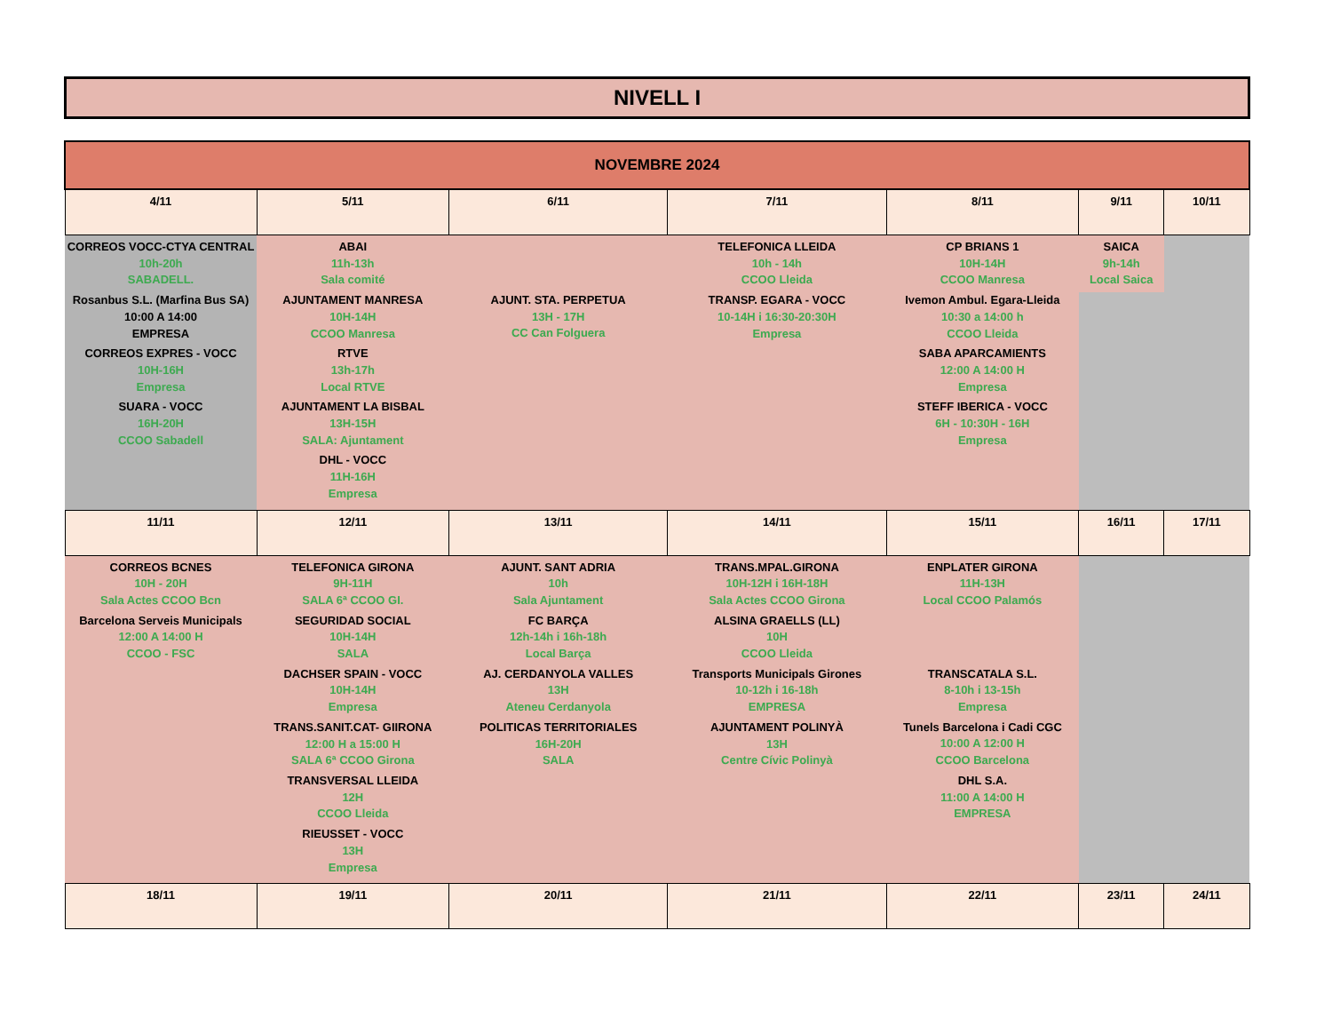NIVELL I
| NOVEMBRE 2024 | | | | | | |
| --- | --- | --- | --- | --- | --- | --- |
| 4/11 | 5/11 | 6/11 | 7/11 | 8/11 | 9/11 | 10/11 |
| CORREOS VOCC-CTYA CENTRAL 10h-20h SABADELL. Rosanbus S.L. (Marfina Bus SA) 10:00 A 14:00 EMPRESA CORREOS EXPRES - VOCC 10H-16H Empresa SUARA - VOCC 16H-20H CCOO Sabadell | ABAI 11h-13h Sala comité AJUNTAMENT MANRESA 10H-14H CCOO Manresa RTVE 13h-17h Local RTVE AJUNTAMENT LA BISBAL 13H-15H SALA: Ajuntament DHL - VOCC 11H-16H Empresa | AJUNT. STA. PERPETUA 13H - 17H CC Can Folguera | TELEFONICA LLEIDA 10h - 14h CCOO Lleida TRANSP. EGARA - VOCC 10-14H i 16:30-20:30H Empresa | CP BRIANS 1 10H-14H CCOO Manresa Ivemon Ambul. Egara-Lleida 10:30 a 14:00 h CCOO Lleida SABA APARCAMIENTS 12:00 A 14:00 H Empresa STEFF IBERICA - VOCC 6H - 10:30H - 16H Empresa | SAICA 9h-14h Local Saica | |
| 11/11 | 12/11 | 13/11 | 14/11 | 15/11 | 16/11 | 17/11 |
| CORREOS BCNES 10H - 20H Sala Actes CCOO Bcn Barcelona Serveis Municipals 12:00 A 14:00 H CCOO - FSC | TELEFONICA GIRONA 9H-11H SALA 6ª CCOO GI. SEGURIDAD SOCIAL 10H-14H SALA DACHSER SPAIN - VOCC 10H-14H Empresa TRANS.SANIT.CAT- GIIRONA 12:00 H a 15:00 H SALA 6ª CCOO Girona TRANSVERSAL LLEIDA 12H CCOO Lleida RIEUSSET - VOCC 13H Empresa | AJUNT. SANT ADRIA 10h Sala Ajuntament FC BARÇA 12h-14h i 16h-18h Local Barça AJ. CERDANYOLA VALLES 13H Ateneu Cerdanyola POLITICAS TERRITORIALES 16H-20H SALA | TRANS.MPAL.GIRONA 10H-12H i 16H-18H Sala Actes CCOO Girona ALSINA GRAELLS (LL) 10H CCOO Lleida Transports Municipals Girones 10-12h i 16-18h EMPRESA AJUNTAMENT POLINYÀ 13H Centre Cívic Polinyà | ENPLATER GIRONA 11H-13H Local CCOO Palamós TRANSCATALA S.L. 8-10h i 13-15h Empresa Tunels Barcelona i Cadi CGC 10:00 A 12:00 H CCOO Barcelona DHL S.A. 11:00 A 14:00 H EMPRESA | | |
| 18/11 | 19/11 | 20/11 | 21/11 | 22/11 | 23/11 | 24/11 |